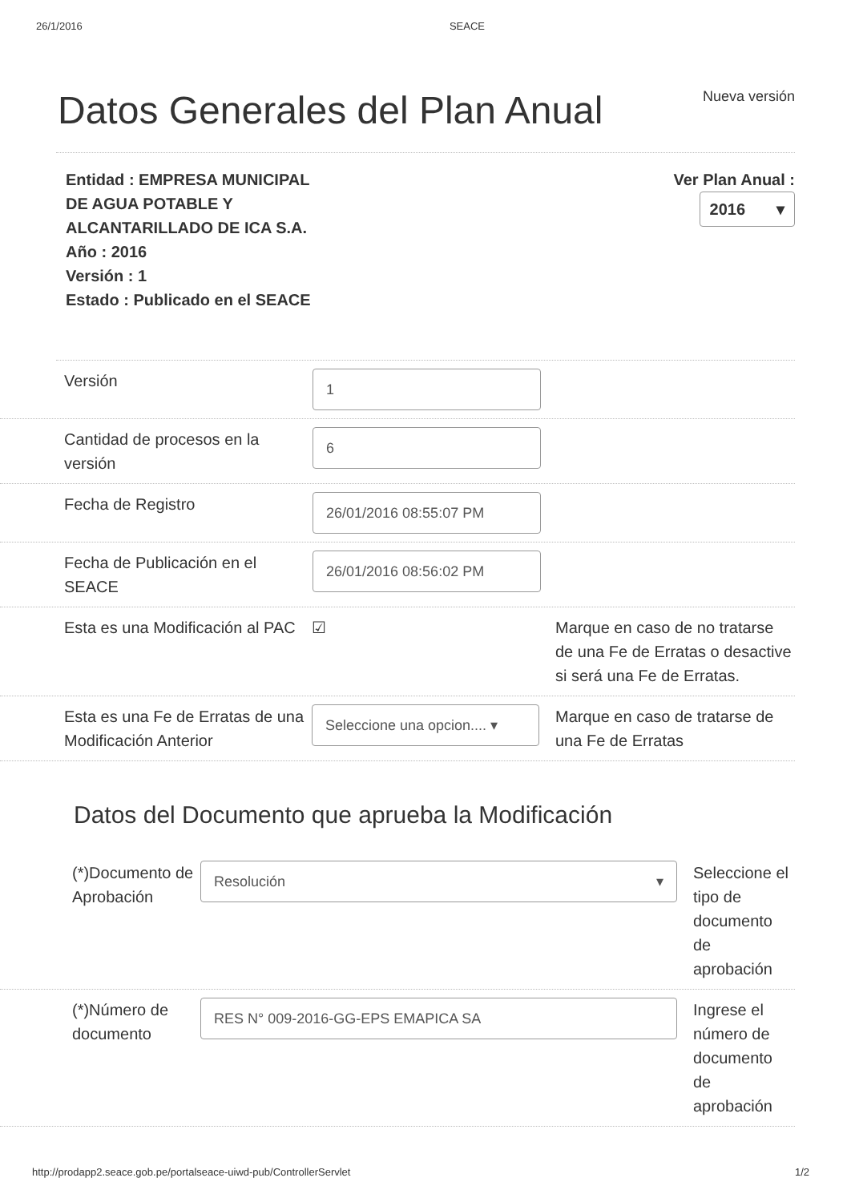26/1/2016 SEACE
Datos Generales del Plan Anual
Nueva versión
Entidad : EMPRESA MUNICIPAL
DE AGUA POTABLE Y
ALCANTARILLADO DE ICA S.A.
Año : 2016
Versión : 1
Estado : Publicado en el SEACE
Ver Plan Anual :
2016 ▾
Versión
1
Cantidad de procesos en la versión
6
Fecha de Registro
26/01/2016 08:55:07 PM
Fecha de Publicación en el SEACE
26/01/2016 08:56:02 PM
Esta es una Modificación al PAC
☑ Marque en caso de no tratarse de una Fe de Erratas o desactive si será una Fe de Erratas.
Esta es una Fe de Erratas de una Modificación Anterior
Seleccione una opcion.... ▾
Marque en caso de tratarse de una Fe de Erratas
Datos del Documento que aprueba la Modificación
(*)Documento de Aprobación
Resolución ▾
Seleccione el tipo de documento de aprobación
(*)Número de documento
RES N° 009-2016-GG-EPS EMAPICA SA
Ingrese el número de documento de aprobación
http://prodapp2.seace.gob.pe/portalseace-uiwd-pub/ControllerServlet 1/2